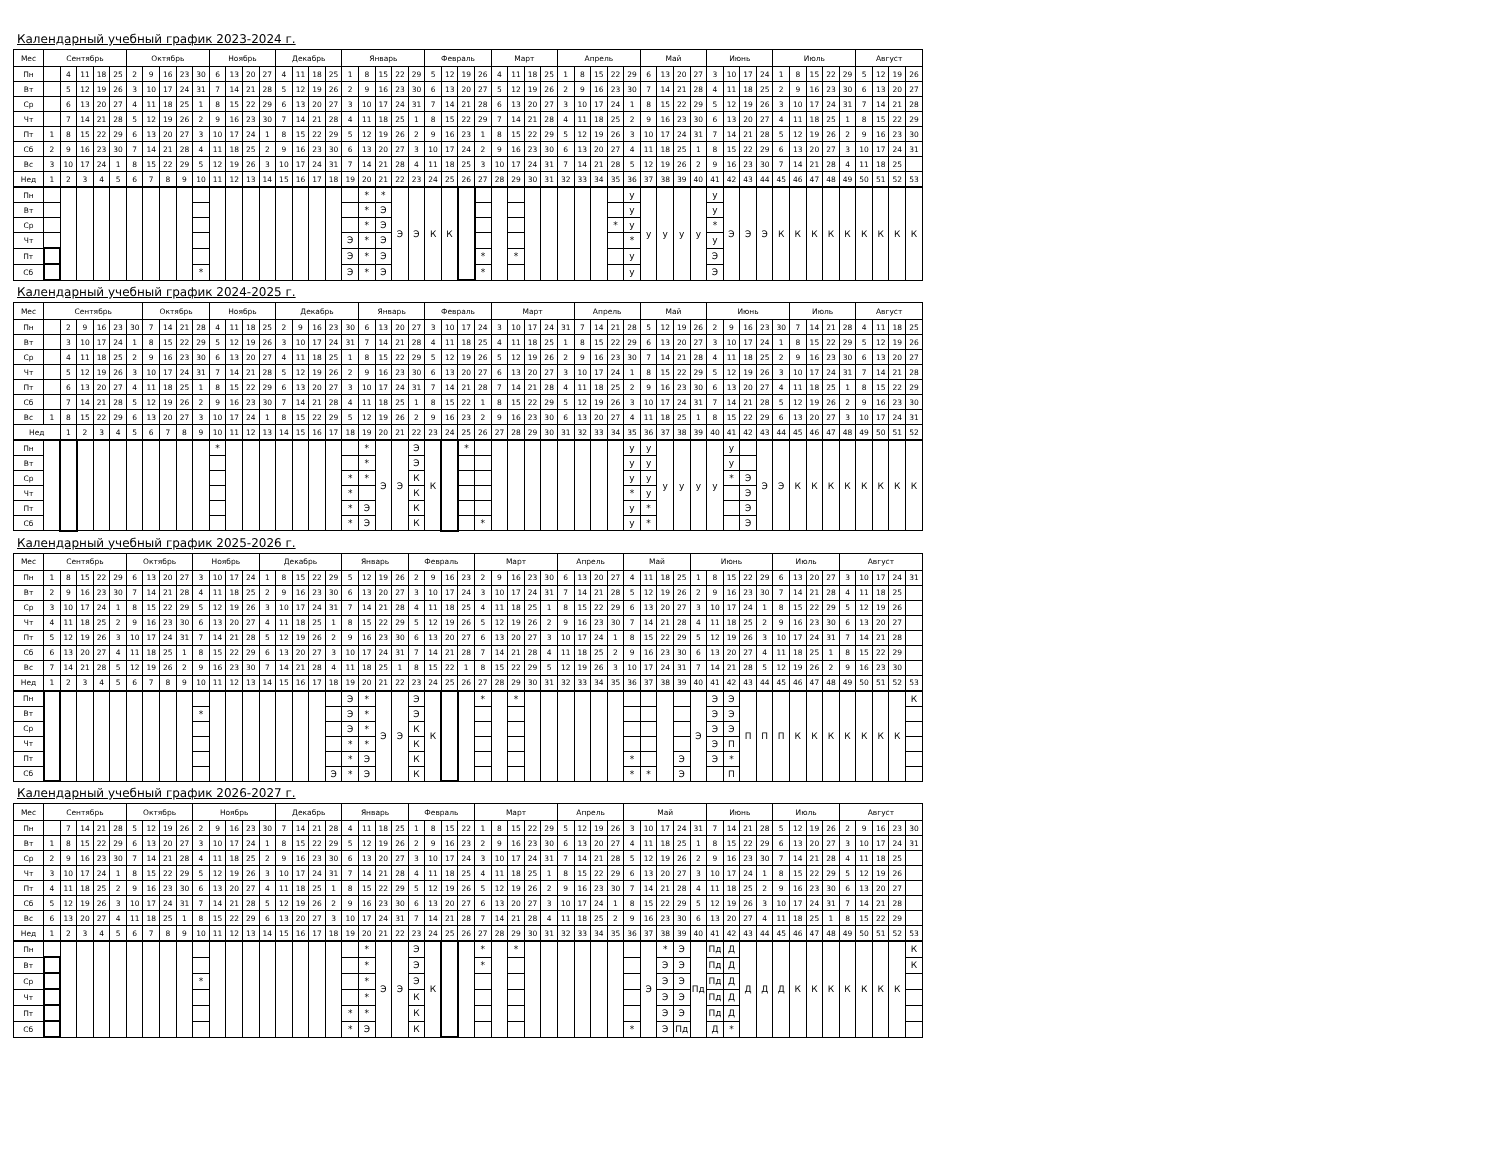Календарный учебный график 2023-2024 г.
| Мес | Сентябрь | | | | | Октябрь | | | | | Ноябрь | | | | Декабрь | | | | Январь | | | | | Февраль | | | | Март | | | | Апрель | | | | | Май | | | | Июнь | | | | Июль | | | | | Август | | | |
| Пн | | 4 | 11 | 18 | 25 | 2 | 9 | 16 | 23 | 30 | 6 | 13 | 20 | 27 | 4 | 11 | 18 | 25 | 1 | 8 | 15 | 22 | 29 | 5 | 12 | 19 | 26 | 4 | 11 | 18 | 25 | 1 | 8 | 15 | 22 | 29 | 6 | 13 | 20 | 27 | 3 | 10 | 17 | 24 | 1 | 8 | 15 | 22 | 29 | 5 | 12 | 19 | 26 |
| Вт | | 5 | 12 | 19 | 26 | 3 | 10 | 17 | 24 | 31 | 7 | 14 | 21 | 28 | 5 | 12 | 19 | 26 | 2 | 9 | 16 | 23 | 30 | 6 | 13 | 20 | 27 | 5 | 12 | 19 | 26 | 2 | 9 | 16 | 23 | 30 | 7 | 14 | 21 | 28 | 4 | 11 | 18 | 25 | 2 | 9 | 16 | 23 | 30 | 6 | 13 | 20 | 27 |
| Ср | | 6 | 13 | 20 | 27 | 4 | 11 | 18 | 25 | 1 | 8 | 15 | 22 | 29 | 6 | 13 | 20 | 27 | 3 | 10 | 17 | 24 | 31 | 7 | 14 | 21 | 28 | 6 | 13 | 20 | 27 | 3 | 10 | 17 | 24 | 1 | 8 | 15 | 22 | 29 | 5 | 12 | 19 | 26 | 3 | 10 | 17 | 24 | 31 | 7 | 14 | 21 | 28 |
| Чт | | 7 | 14 | 21 | 28 | 5 | 12 | 19 | 26 | 2 | 9 | 16 | 23 | 30 | 7 | 14 | 21 | 28 | 4 | 11 | 18 | 25 | 1 | 8 | 15 | 22 | 29 | 7 | 14 | 21 | 28 | 4 | 11 | 18 | 25 | 2 | 9 | 16 | 23 | 30 | 6 | 13 | 20 | 27 | 4 | 11 | 18 | 25 | 1 | 8 | 15 | 22 | 29 |
| Пт | 1 | 8 | 15 | 22 | 29 | 6 | 13 | 20 | 27 | 3 | 10 | 17 | 24 | 1 | 8 | 15 | 22 | 29 | 5 | 12 | 19 | 26 | 2 | 9 | 16 | 23 | 1 | 8 | 15 | 22 | 29 | 5 | 12 | 19 | 26 | 3 | 10 | 17 | 24 | 31 | 7 | 14 | 21 | 28 | 5 | 12 | 19 | 26 | 2 | 9 | 16 | 23 | 30 |
| Сб | 2 | 9 | 16 | 23 | 30 | 7 | 14 | 21 | 28 | 4 | 11 | 18 | 25 | 2 | 9 | 16 | 23 | 30 | 6 | 13 | 20 | 27 | 3 | 10 | 17 | 24 | 2 | 9 | 16 | 23 | 30 | 6 | 13 | 20 | 27 | 4 | 11 | 18 | 25 | 1 | 8 | 15 | 22 | 29 | 6 | 13 | 20 | 27 | 3 | 10 | 17 | 24 | 31 |
| Вс | 3 | 10 | 17 | 24 | 1 | 8 | 15 | 22 | 29 | 5 | 12 | 19 | 26 | 3 | 10 | 17 | 24 | 31 | 7 | 14 | 21 | 28 | 4 | 11 | 18 | 25 | 3 | 10 | 17 | 24 | 31 | 7 | 14 | 21 | 28 | 5 | 12 | 19 | 26 | 2 | 9 | 16 | 23 | 30 | 7 | 14 | 21 | 28 | 4 | 11 | 18 | 25 | |
| Нед | 1 | 2 | 3 | 4 | 5 | 6 | 7 | 8 | 9 | 10 | 11 | 12 | 13 | 14 | 15 | 16 | 17 | 18 | 19 | 20 | 21 | 22 | 23 | 24 | 25 | 26 | 27 | 28 | 29 | 30 | 31 | 32 | 33 | 34 | 35 | 36 | 37 | 38 | 39 | 40 | 41 | 42 | 43 | 44 | 45 | 46 | 47 | 48 | 49 | 50 | 51 | 52 | 53 |
| Пн | | | | | | | | | | | | | | | | | | | | * | * | Э | Э | К | К | | | | | | | | | | | у | у | у | у | у | у | Э | Э | Э | К | К | К | К | К | К | К | К | К |
| Вт | | | | | | | | | | | | | | | | | | | | * | Э | | | | | | | | | | | | | | | у | | | | | у | | | | | | | | | | | | |
| Ср | | | | | | | | | | | | | | | | | | | | * | Э | | | | | | | | | | | | | | * | у | | | | | * | | | | | | | | | | | | |
| Чт | | | | | | | | | | | | | | | | | | | Э | * | Э | | | | | | | | | | | | | | | * | | | | | у | | | | | | | | | | | | |
| Пт | | | | | | | | | | | | | | | | | | | Э | * | Э | | | | | | * | | * | | | | | | | у | | | | | Э | | | | | | | | | | | | |
| Сб | | | | | | | | | | * | | | | | | | | | Э | * | Э | | | | | | * | | | | | | | | | у | | | | | Э | | | | | | | | | | | | |
Календарный учебный график 2024-2025 г.
| Мес | Сентябрь | | | | | | Октябрь | | | | Ноябрь | | | | Декабрь | | | | | Январь | | | | Февраль | | | | Март | | | | | Апрель | | | | Май | | | | Июнь | | | | | Июль | | | | Август | | | |
| Пн | | 2 | 9 | 16 | 23 | 30 | 7 | 14 | 21 | 28 | 4 | 11 | 18 | 25 | 2 | 9 | 16 | 23 | 30 | 6 | 13 | 20 | 27 | 3 | 10 | 17 | 24 | 3 | 10 | 17 | 24 | 31 | 7 | 14 | 21 | 28 | 5 | 12 | 19 | 26 | 2 | 9 | 16 | 23 | 30 | 7 | 14 | 21 | 28 | 4 | 11 | 18 | 25 |
| Вт | | 3 | 10 | 17 | 24 | 1 | 8 | 15 | 22 | 29 | 5 | 12 | 19 | 26 | 3 | 10 | 17 | 24 | 31 | 7 | 14 | 21 | 28 | 4 | 11 | 18 | 25 | 4 | 11 | 18 | 25 | 1 | 8 | 15 | 22 | 29 | 6 | 13 | 20 | 27 | 3 | 10 | 17 | 24 | 1 | 8 | 15 | 22 | 29 | 5 | 12 | 19 | 26 |
| Ср | | 4 | 11 | 18 | 25 | 2 | 9 | 16 | 23 | 30 | 6 | 13 | 20 | 27 | 4 | 11 | 18 | 25 | 1 | 8 | 15 | 22 | 29 | 5 | 12 | 19 | 26 | 5 | 12 | 19 | 26 | 2 | 9 | 16 | 23 | 30 | 7 | 14 | 21 | 28 | 4 | 11 | 18 | 25 | 2 | 9 | 16 | 23 | 30 | 6 | 13 | 20 | 27 |
| Чт | | 5 | 12 | 19 | 26 | 3 | 10 | 17 | 24 | 31 | 7 | 14 | 21 | 28 | 5 | 12 | 19 | 26 | 2 | 9 | 16 | 23 | 30 | 6 | 13 | 20 | 27 | 6 | 13 | 20 | 27 | 3 | 10 | 17 | 24 | 1 | 8 | 15 | 22 | 29 | 5 | 12 | 19 | 26 | 3 | 10 | 17 | 24 | 31 | 7 | 14 | 21 | 28 |
| Пт | | 6 | 13 | 20 | 27 | 4 | 11 | 18 | 25 | 1 | 8 | 15 | 22 | 29 | 6 | 13 | 20 | 27 | 3 | 10 | 17 | 24 | 31 | 7 | 14 | 21 | 28 | 7 | 14 | 21 | 28 | 4 | 11 | 18 | 25 | 2 | 9 | 16 | 23 | 30 | 6 | 13 | 20 | 27 | 4 | 11 | 18 | 25 | 1 | 8 | 15 | 22 | 29 |
| Сб | | 7 | 14 | 21 | 28 | 5 | 12 | 19 | 26 | 2 | 9 | 16 | 23 | 30 | 7 | 14 | 21 | 28 | 4 | 11 | 18 | 25 | 1 | 8 | 15 | 22 | 1 | 8 | 15 | 22 | 29 | 5 | 12 | 19 | 26 | 3 | 10 | 17 | 24 | 31 | 7 | 14 | 21 | 28 | 5 | 12 | 19 | 26 | 2 | 9 | 16 | 23 | 30 |
| Вс | 1 | 8 | 15 | 22 | 29 | 6 | 13 | 20 | 27 | 3 | 10 | 17 | 24 | 1 | 8 | 15 | 22 | 29 | 5 | 12 | 19 | 26 | 2 | 9 | 16 | 23 | 2 | 9 | 16 | 23 | 30 | 6 | 13 | 20 | 27 | 4 | 11 | 18 | 25 | 1 | 8 | 15 | 22 | 29 | 6 | 13 | 20 | 27 | 3 | 10 | 17 | 24 | 31 |
| Нед | | 1 | 2 | 3 | 4 | 5 | 6 | 7 | 8 | 9 | 10 | 11 | 12 | 13 | 14 | 15 | 16 | 17 | 18 | 19 | 20 | 21 | 22 | 23 | 24 | 25 | 26 | 27 | 28 | 29 | 30 | 31 | 32 | 33 | 34 | 35 | 36 | 37 | 38 | 39 | 40 | 41 | 42 | 43 | 44 | 45 | 46 | 47 | 48 | 49 | 50 | 51 | 52 |
| Пн | | | | | | | | | | | * | | | | | | | | | * | Э | Э | Э | К | | * | | | | | | | | | | у | у | у | у | у | у | у | | Э | Э | К | К | К | К | К | К | К | К |
| Вт | | | | | | | | | | | | | | | | | | | | * | | | Э | | | | | | | | | | | | | у | у | | | | | у | | | | | | | | | | | |
| Ср | | | | | | | | | | | | | | | | | | | * | * | | | К | | | | | | | | | | | | | у | у | | | | | * | Э | | | | | | | | | | |
| Чт | | | | | | | | | | | | | | | | | | | * | | | | К | | | | | | | | | | | | | * | у | | | | | | Э | | | | | | | | | | |
| Пт | | | | | | | | | | | | | | | | | | | * | Э | | | К | | | | | | | | | | | | | у | * | | | | | | Э | | | | | | | | | | |
| Сб | | | | | | | | | | | | | | | | | | | * | Э | | | К | | | | * | | | | | | | | | у | * | | | | | | Э | | | | | | | | | | |
Календарный учебный график 2025-2026 г.
| Мес | Сентябрь | | | | | Октябрь | | | | Ноябрь | | | | Декабрь | | | | | Январь | | | | Февраль | | | | Март | | | | | Апрель | | | | Май | | | | Июнь | | | | | Июль | | | | Август | | | | |
| Пн | 1 | 8 | 15 | 22 | 29 | 6 | 13 | 20 | 27 | 3 | 10 | 17 | 24 | 1 | 8 | 15 | 22 | 29 | 5 | 12 | 19 | 26 | 2 | 9 | 16 | 23 | 2 | 9 | 16 | 23 | 30 | 6 | 13 | 20 | 27 | 4 | 11 | 18 | 25 | 1 | 8 | 15 | 22 | 29 | 6 | 13 | 20 | 27 | 3 | 10 | 17 | 24 | 31 |
| Вт | 2 | 9 | 16 | 23 | 30 | 7 | 14 | 21 | 28 | 4 | 11 | 18 | 25 | 2 | 9 | 16 | 23 | 30 | 6 | 13 | 20 | 27 | 3 | 10 | 17 | 24 | 3 | 10 | 17 | 24 | 31 | 7 | 14 | 21 | 28 | 5 | 12 | 19 | 26 | 2 | 9 | 16 | 23 | 30 | 7 | 14 | 21 | 28 | 4 | 11 | 18 | 25 | |
| Ср | 3 | 10 | 17 | 24 | 1 | 8 | 15 | 22 | 29 | 5 | 12 | 19 | 26 | 3 | 10 | 17 | 24 | 31 | 7 | 14 | 21 | 28 | 4 | 11 | 18 | 25 | 4 | 11 | 18 | 25 | 1 | 8 | 15 | 22 | 29 | 6 | 13 | 20 | 27 | 3 | 10 | 17 | 24 | 1 | 8 | 15 | 22 | 29 | 5 | 12 | 19 | 26 | |
| Чт | 4 | 11 | 18 | 25 | 2 | 9 | 16 | 23 | 30 | 6 | 13 | 20 | 27 | 4 | 11 | 18 | 25 | 1 | 8 | 15 | 22 | 29 | 5 | 12 | 19 | 26 | 5 | 12 | 19 | 26 | 2 | 9 | 16 | 23 | 30 | 7 | 14 | 21 | 28 | 4 | 11 | 18 | 25 | 2 | 9 | 16 | 23 | 30 | 6 | 13 | 20 | 27 | |
| Пт | 5 | 12 | 19 | 26 | 3 | 10 | 17 | 24 | 31 | 7 | 14 | 21 | 28 | 5 | 12 | 19 | 26 | 2 | 9 | 16 | 23 | 30 | 6 | 13 | 20 | 27 | 6 | 13 | 20 | 27 | 3 | 10 | 17 | 24 | 1 | 8 | 15 | 22 | 29 | 5 | 12 | 19 | 26 | 3 | 10 | 17 | 24 | 31 | 7 | 14 | 21 | 28 | |
| Сб | 6 | 13 | 20 | 27 | 4 | 11 | 18 | 25 | 1 | 8 | 15 | 22 | 29 | 6 | 13 | 20 | 27 | 3 | 10 | 17 | 24 | 31 | 7 | 14 | 21 | 28 | 7 | 14 | 21 | 28 | 4 | 11 | 18 | 25 | 2 | 9 | 16 | 23 | 30 | 6 | 13 | 20 | 27 | 4 | 11 | 18 | 25 | 1 | 8 | 15 | 22 | 29 | |
| Вс | 7 | 14 | 21 | 28 | 5 | 12 | 19 | 26 | 2 | 9 | 16 | 23 | 30 | 7 | 14 | 21 | 28 | 4 | 11 | 18 | 25 | 1 | 8 | 15 | 22 | 1 | 8 | 15 | 22 | 29 | 5 | 12 | 19 | 26 | 3 | 10 | 17 | 24 | 31 | 7 | 14 | 21 | 28 | 5 | 12 | 19 | 26 | 2 | 9 | 16 | 23 | 30 | |
| Нед | 1 | 2 | 3 | 4 | 5 | 6 | 7 | 8 | 9 | 10 | 11 | 12 | 13 | 14 | 15 | 16 | 17 | 18 | 19 | 20 | 21 | 22 | 23 | 24 | 25 | 26 | 27 | 28 | 29 | 30 | 31 | 32 | 33 | 34 | 35 | 36 | 37 | 38 | 39 | 40 | 41 | 42 | 43 | 44 | 45 | 46 | 47 | 48 | 49 | 50 | 51 | 52 | 53 |
| Пн | | | | | | | | | | | | | | | | | | | Э | * | Э | Э | Э | К | | | * | | * | | | | | | | | | | | Э | Э | Э | П | П | П | К | К | К | К | К | К | К | К |
| Вт | | | | | | | | | | * | | | | | | | | | Э | * | | | Э | | | | | | | | | | | | | | | | | | Э | Э | | | | | | | | | | | |
| Ср | | | | | | | | | | | | | | | | | | | Э | * | | | К | | | | | | | | | | | | | | | | | | Э | Э | | | | | | | | | | | |
| Чт | | | | | | | | | | | | | | | | | | | * | * | | | К | | | | | | | | | | | | | | | | | | Э | П | | | | | | | | | | | |
| Пт | | | | | | | | | | | | | | | | | | | * | Э | | | К | | | | | | | | | | | | | * | | | Э | | Э | * | | | | | | | | | | | |
| Сб | | | | | | | | | | | | | | | | | | Э | * | Э | | | К | | | | | | | | | | | | | * | * | | Э | | | П | | | | | | | | | | | |
Календарный учебный график 2026-2027 г.
| Мес | Сентябрь | | | | | Октябрь | | | | Ноябрь | | | | | Декабрь | | | | Январь | | | | Февраль | | | | Март | | | | | Апрель | | | | Май | | | | | Июнь | | | | Июль | | | | Август | | | | |
| Пн | | 7 | 14 | 21 | 28 | 5 | 12 | 19 | 26 | 2 | 9 | 16 | 23 | 30 | 7 | 14 | 21 | 28 | 4 | 11 | 18 | 25 | 1 | 8 | 15 | 22 | 1 | 8 | 15 | 22 | 29 | 5 | 12 | 19 | 26 | 3 | 10 | 17 | 24 | 31 | 7 | 14 | 21 | 28 | 5 | 12 | 19 | 26 | 2 | 9 | 16 | 23 | 30 |
| Вт | 1 | 8 | 15 | 22 | 29 | 6 | 13 | 20 | 27 | 3 | 10 | 17 | 24 | 1 | 8 | 15 | 22 | 29 | 5 | 12 | 19 | 26 | 2 | 9 | 16 | 23 | 2 | 9 | 16 | 23 | 30 | 6 | 13 | 20 | 27 | 4 | 11 | 18 | 25 | 1 | 8 | 15 | 22 | 29 | 6 | 13 | 20 | 27 | 3 | 10 | 17 | 24 | 31 |
| Ср | 2 | 9 | 16 | 23 | 30 | 7 | 14 | 21 | 28 | 4 | 11 | 18 | 25 | 2 | 9 | 16 | 23 | 30 | 6 | 13 | 20 | 27 | 3 | 10 | 17 | 24 | 3 | 10 | 17 | 24 | 31 | 7 | 14 | 21 | 28 | 5 | 12 | 19 | 26 | 2 | 9 | 16 | 23 | 30 | 7 | 14 | 21 | 28 | 4 | 11 | 18 | 25 | |
| Чт | 3 | 10 | 17 | 24 | 1 | 8 | 15 | 22 | 29 | 5 | 12 | 19 | 26 | 3 | 10 | 17 | 24 | 31 | 7 | 14 | 21 | 28 | 4 | 11 | 18 | 25 | 4 | 11 | 18 | 25 | 1 | 8 | 15 | 22 | 29 | 6 | 13 | 20 | 27 | 3 | 10 | 17 | 24 | 1 | 8 | 15 | 22 | 29 | 5 | 12 | 19 | 26 | |
| Пт | 4 | 11 | 18 | 25 | 2 | 9 | 16 | 23 | 30 | 6 | 13 | 20 | 27 | 4 | 11 | 18 | 25 | 1 | 8 | 15 | 22 | 29 | 5 | 12 | 19 | 26 | 5 | 12 | 19 | 26 | 2 | 9 | 16 | 23 | 30 | 7 | 14 | 21 | 28 | 4 | 11 | 18 | 25 | 2 | 9 | 16 | 23 | 30 | 6 | 13 | 20 | 27 | |
| Сб | 5 | 12 | 19 | 26 | 3 | 10 | 17 | 24 | 31 | 7 | 14 | 21 | 28 | 5 | 12 | 19 | 26 | 2 | 9 | 16 | 23 | 30 | 6 | 13 | 20 | 27 | 6 | 13 | 20 | 27 | 3 | 10 | 17 | 24 | 1 | 8 | 15 | 22 | 29 | 5 | 12 | 19 | 26 | 3 | 10 | 17 | 24 | 31 | 7 | 14 | 21 | 28 | |
| Вс | 6 | 13 | 20 | 27 | 4 | 11 | 18 | 25 | 1 | 8 | 15 | 22 | 29 | 6 | 13 | 20 | 27 | 3 | 10 | 17 | 24 | 31 | 7 | 14 | 21 | 28 | 7 | 14 | 21 | 28 | 4 | 11 | 18 | 25 | 2 | 9 | 16 | 23 | 30 | 6 | 13 | 20 | 27 | 4 | 11 | 18 | 25 | 1 | 8 | 15 | 22 | 29 | |
| Нед | 1 | 2 | 3 | 4 | 5 | 6 | 7 | 8 | 9 | 10 | 11 | 12 | 13 | 14 | 15 | 16 | 17 | 18 | 19 | 20 | 21 | 22 | 23 | 24 | 25 | 26 | 27 | 28 | 29 | 30 | 31 | 32 | 33 | 34 | 35 | 36 | 37 | 38 | 39 | 40 | 41 | 42 | 43 | 44 | 45 | 46 | 47 | 48 | 49 | 50 | 51 | 52 | 53 |
| Пн | | | | | | | | | | | | | | | | | | | | * | Э | Э | Э | К | | | * | | * | | | | | | | | Э | * | Э | Пд | Пд | Д | Д | Д | Д | К | К | К | К | К | К | К | К |
| Вт | | | | | | | | | | | | | | | | | | | | * | | | Э | | | | * | | | | | | | | | | | Э | Э | | Пд | Д | | | | | | | | | | | К |
| Ср | | | | | | | | | | * | | | | | | | | | | * | | | Э | | | | | | | | | | | | | | | Э | Э | | Пд | Д | | | | | | | | | | | |
| Чт | | | | | | | | | | | | | | | | | | | | * | | | К | | | | | | | | | | | | | | | Э | Э | | Пд | Д | | | | | | | | | | | |
| Пт | | | | | | | | | | | | | | | | | | | * | * | | | К | | | | | | | | | | | | | | | Э | Э | | Пд | Д | | | | | | | | | | | |
| Сб | | | | | | | | | | | | | | | | | | | * | Э | | | К | | | | | | | | | | | | | * | | Э | Пд | | Д | * | | | | | | | | | | | |